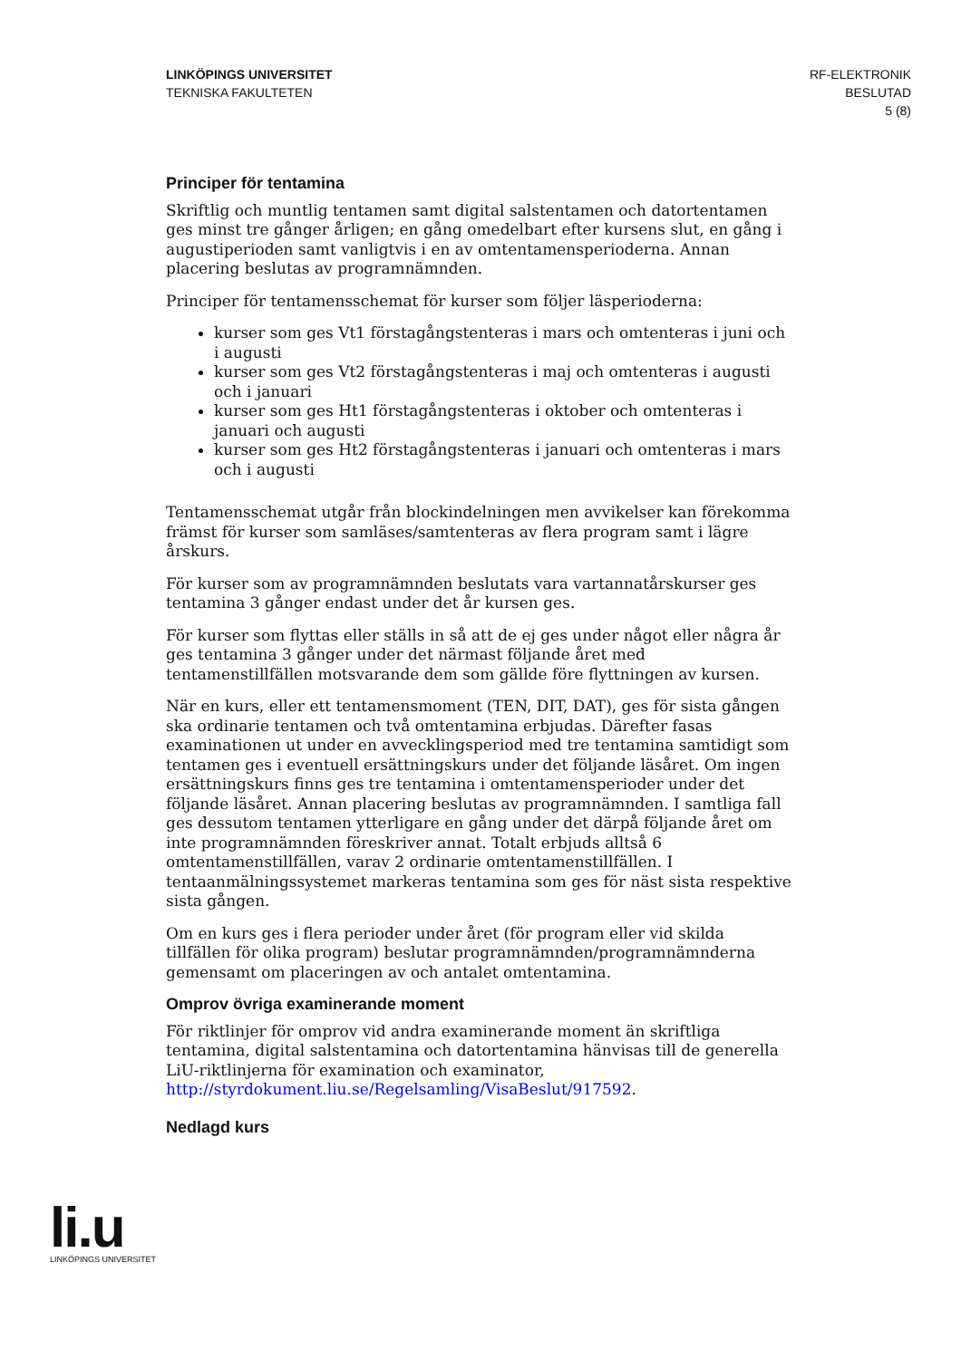LINKÖPINGS UNIVERSITET
TEKNISKA FAKULTETEN
RF-ELEKTRONIK
BESLUTAD
5 (8)
Principer för tentamina
Skriftlig och muntlig tentamen samt digital salstentamen och datortentamen ges minst tre gånger årligen; en gång omedelbart efter kursens slut, en gång i augustiperioden samt vanligtvis i en av omtentamensperioderna. Annan placering beslutas av programnämnden.
Principer för tentamensschemat för kurser som följer läsperioderna:
kurser som ges Vt1 förstagångstenteras i mars och omtenteras i juni och i augusti
kurser som ges Vt2 förstagångstenteras i maj och omtenteras i augusti och i januari
kurser som ges Ht1 förstagångstenteras i oktober och omtenteras i januari och augusti
kurser som ges Ht2 förstagångstenteras i januari och omtenteras i mars och i augusti
Tentamensschemat utgår från blockindelningen men avvikelser kan förekomma främst för kurser som samläses/samtenteras av flera program samt i lägre årskurs.
För kurser som av programnämnden beslutats vara vartannatårskurser ges tentamina 3 gånger endast under det år kursen ges.
För kurser som flyttas eller ställs in så att de ej ges under något eller några år ges tentamina 3 gånger under det närmast följande året med tentamenstillfällen motsvarande dem som gällde före flyttningen av kursen.
När en kurs, eller ett tentamensmoment (TEN, DIT, DAT), ges för sista gången ska ordinarie tentamen och två omtentamina erbjudas. Därefter fasas examinationen ut under en avvecklingsperiod med tre tentamina samtidigt som tentamen ges i eventuell ersättningskurs under det följande läsåret. Om ingen ersättningskurs finns ges tre tentamina i omtentamensperioder under det följande läsåret. Annan placering beslutas av programnämnden. I samtliga fall ges dessutom tentamen ytterligare en gång under det därpå följande året om inte programnämnden föreskriver annat. Totalt erbjuds alltså 6 omtentamenstillfällen, varav 2 ordinarie omtentamenstillfällen. I tentaanmälningssystemet markeras tentamina som ges för näst sista respektive sista gången.
Om en kurs ges i flera perioder under året (för program eller vid skilda tillfällen för olika program) beslutar programnämnden/programnämnderna gemensamt om placeringen av och antalet omtentamina.
Omprov övriga examinerande moment
För riktlinjer för omprov vid andra examinerande moment än skriftliga tentamina, digital salstentamina och datortentamina hänvisas till de generella LiU-riktlinjerna för examination och examinator, http://styrdokument.liu.se/Regelsamling/VisaBeslut/917592.
Nedlagd kurs
li.u
LINKÖPINGS UNIVERSITET